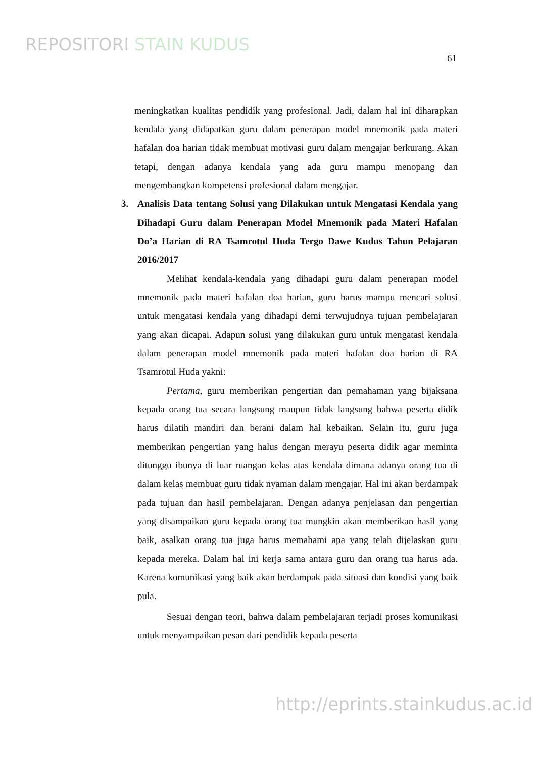REPOSITORI STAIN KUDUS
61
meningkatkan kualitas pendidik yang profesional. Jadi, dalam hal ini diharapkan kendala yang didapatkan guru dalam penerapan model mnemonik pada materi hafalan doa harian tidak membuat motivasi guru dalam mengajar berkurang. Akan tetapi, dengan adanya kendala yang ada guru mampu menopang dan mengembangkan kompetensi profesional dalam mengajar.
3. Analisis Data tentang Solusi yang Dilakukan untuk Mengatasi Kendala yang Dihadapi Guru dalam Penerapan Model Mnemonik pada Materi Hafalan Do’a Harian di RA Tsamrotul Huda Tergo Dawe Kudus Tahun Pelajaran 2016/2017
Melihat kendala-kendala yang dihadapi guru dalam penerapan model mnemonik pada materi hafalan doa harian, guru harus mampu mencari solusi untuk mengatasi kendala yang dihadapi demi terwujudnya tujuan pembelajaran yang akan dicapai. Adapun solusi yang dilakukan guru untuk mengatasi kendala dalam penerapan model mnemonik pada materi hafalan doa harian di RA Tsamrotul Huda yakni:
Pertama, guru memberikan pengertian dan pemahaman yang bijaksana kepada orang tua secara langsung maupun tidak langsung bahwa peserta didik harus dilatih mandiri dan berani dalam hal kebaikan. Selain itu, guru juga memberikan pengertian yang halus dengan merayu peserta didik agar meminta ditunggu ibunya di luar ruangan kelas atas kendala dimana adanya orang tua di dalam kelas membuat guru tidak nyaman dalam mengajar. Hal ini akan berdampak pada tujuan dan hasil pembelajaran. Dengan adanya penjelasan dan pengertian yang disampaikan guru kepada orang tua mungkin akan memberikan hasil yang baik, asalkan orang tua juga harus memahami apa yang telah dijelaskan guru kepada mereka. Dalam hal ini kerja sama antara guru dan orang tua harus ada. Karena komunikasi yang baik akan berdampak pada situasi dan kondisi yang baik pula.
Sesuai dengan teori, bahwa dalam pembelajaran terjadi proses komunikasi untuk menyampaikan pesan dari pendidik kepada peserta
http://eprints.stainkudus.ac.id